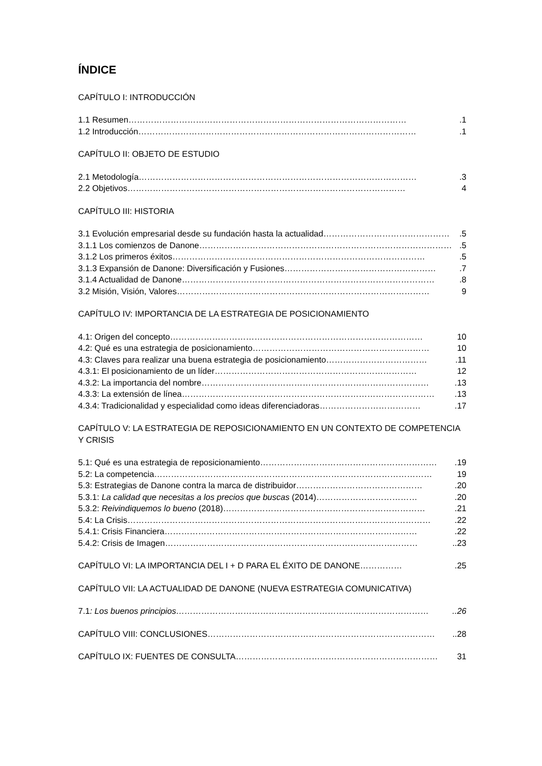ÍNDICE
CAPÍTULO I: INTRODUCCIÓN
1.1 Resumen ……………………………………………………………………………………….1
1.2 Introducción ……………………………………………………………………………………….1
CAPÍTULO II: OBJETO DE ESTUDIO
2.1 Metodología ……………………………………………………………………………………….3
2.2 Objetivos ……………………………………………………………………………………… 4
CAPÍTULO III: HISTORIA
3.1 Evolución empresarial desde su fundación hasta la actualidad ……………………………………….5
3.1.1 Los comienzos de Danone ……………………………………………………………………………….5
3.1.2 Los primeros éxitos ……………………………………………………………………………….5
3.1.3 Expansión de Danone: Diversificación y Fusiones ……………………………………………….7
3.1.4 Actualidad de Danone ……………………………………………………………………………….8
3.2 Misión, Visión, Valores ……………………………………………………………………………… 9
CAPÍTULO IV: IMPORTANCIA DE LA ESTRATEGIA DE POSICIONAMIENTO
4.1: Origen del concepto ……………………………………………………………………………… 10
4.2: Qué es una estrategia de posicionamiento ……………………………………………………… 10
4.3: Claves para realizar una buena estrategia de posicionamiento ……………………………….11
4.3.1: El posicionamiento de un líder ……………………………………………………………… 12
4.3.2: La importancia del nombre ……………………………………………………………………….13
4.3.3: La extensión de línea ……………………………………………………………………………….13
4.3.4: Tradicionalidad y especialidad como ideas diferenciadoras ……………………………….17
CAPÍTULO V: LA ESTRATEGIA DE REPOSICIONAMIENTO EN UN CONTEXTO DE COMPETENCIA Y CRISIS
5.1: Qué es una estrategia de reposicionamiento ……………………………………………………….19
5.2: La competencia ……………………………………………………………………………………… 19
5.3: Estrategias de Danone contra la marca de distribuidor ……………………………………….20
5.3.1: La calidad que necesitas a los precios que buscas (2014) ……………………………….20
5.3.2: Reivindiquemos lo bueno (2018) ……………………………………………………………….21
5.4: La Crisis ……………………………………………………………………………………………….22
5.4.1: Crisis Financiera ……………………………………………………………………………….22
5.4.2: Crisis de Imagen ………………………………………………………………………………..23
CAPÍTULO VI: LA IMPORTANCIA DEL I + D PARA EL ÉXITO DE DANONE …………….25
CAPÍTULO VII: LA ACTUALIDAD DE DANONE (NUEVA ESTRATEGIA COMUNICATIVA)
7.1: Los buenos principios ………………………………………………………………………………..26
CAPÍTULO VIII: CONCLUSIONES ………………………………………………………………………..28
CAPÍTULO IX: FUENTES DE CONSULTA ……………………………………………………………… 31